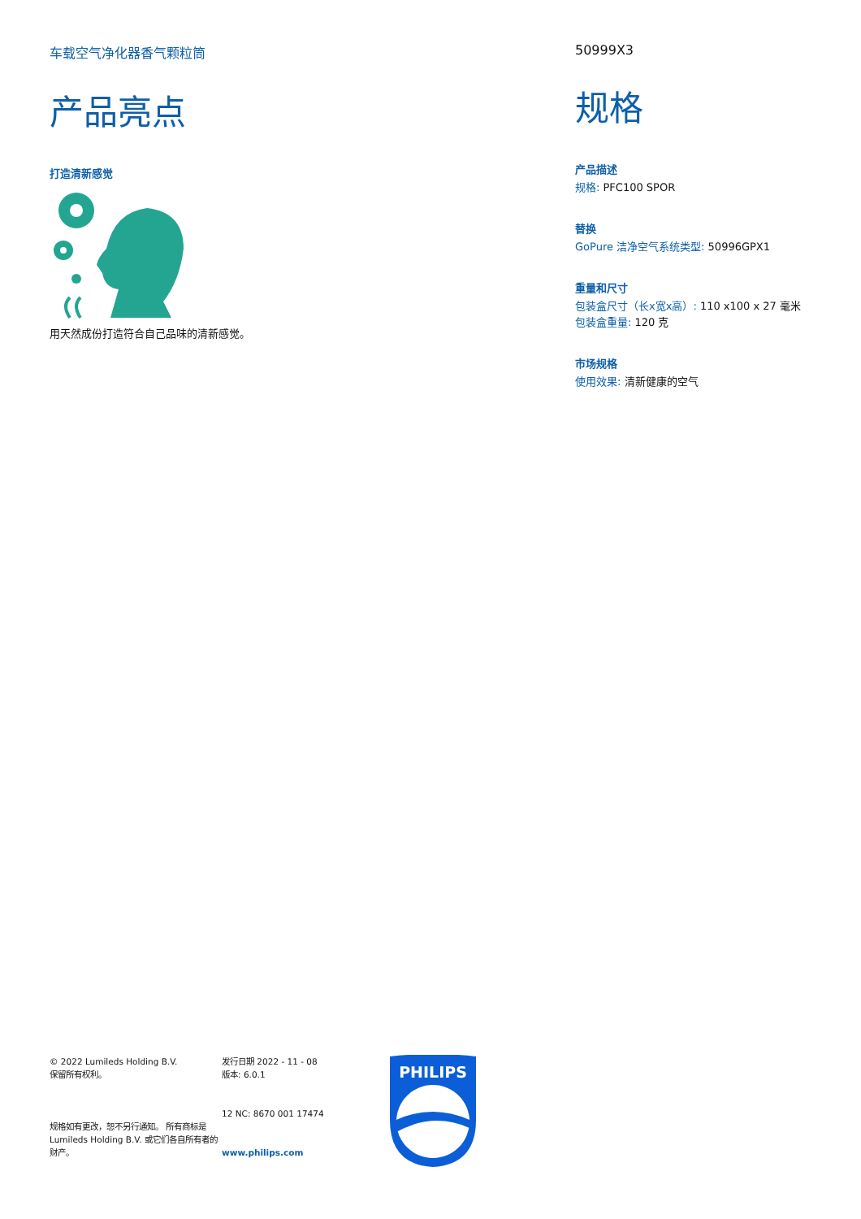车载空气净化器香气颗粒筒
产品亮点
打造清新感觉
用天然成份打造符合自己品味的清新感觉。
50999X3
规格
产品描述
规格: PFC100 SPOR
替换
GoPure 洁净空气系统类型: 50996GPX1
重量和尺寸
包装盒尺寸（长x宽x高）: 110 x100 x 27 毫米
包装盒重量: 120 克
市场规格
使用效果: 清新健康的空气
© 2022 Lumileds Holding B.V.
保留所有权利。
规格如有更改，恕不另行通知。 所有商标是 Lumileds Holding B.V. 或它们各自所有者的财产。
发行日期 2022 - 11 - 08
版本: 6.0.1
12 NC: 8670 001 17474
www.philips.com
PHILIPS